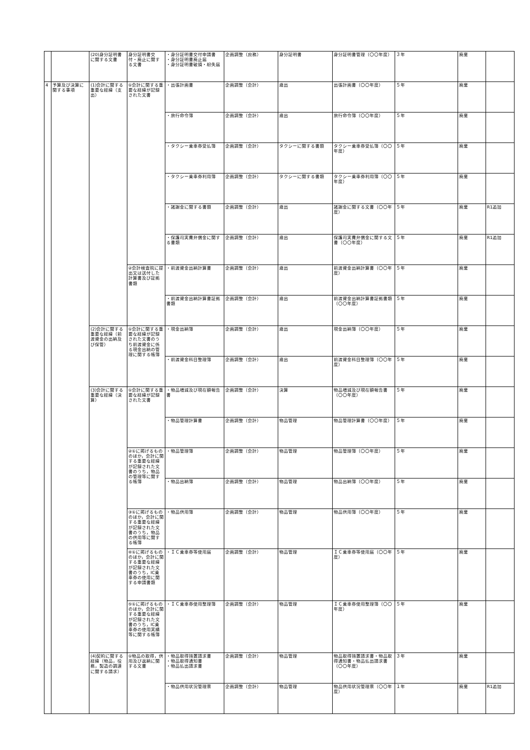| | | (20)身分証明書に関する文書 | 身分証明書交付・廃止に関する文書 | ・身分証明書交付申請書 ・身分証明書廃止届 ・身分証明書破損・紛失届 | 企画調整（庶務） | 身分証明書 | 身分証明書管理（〇〇年度） | ３年 | 廃棄 | |
| 4 | 予算及び決算に関する事項 | (1)会計に関する重要な経緯（支出） | ①会計に関する重要な経緯が記録された文書 | ・出張計画書 | 企画調整（会計） | 歳出 | 出張計画書（〇〇年度） | ５年 | 廃棄 | |
| | | | | ・旅行命令簿 | 企画調整（会計） | 歳出 | 旅行命令簿（〇〇年度） | ５年 | 廃棄 | |
| | | | | ・タクシー乗車券受払簿 | 企画調整（会計） | タクシーに関する書類 | タクシー乗車券受払簿（〇〇年度） | ５年 | 廃棄 | |
| | | | | ・タクシー乗車券利用簿 | 企画調整（会計） | タクシーに関する書類 | タクシー乗車券利用簿（〇〇年度） | ５年 | 廃棄 | |
| | | | | ・諸謝金に関する書類 | 企画調整（会計） | 歳出 | 諸謝金に関する文書（〇〇年度） | ５年 | 廃棄 | R1追加 |
| | | | | ・保護司実費弁償金に関する書類 | 企画調整（会計） | 歳出 | 保護司実費弁償金に関する文書（〇〇年度） | ５年 | 廃棄 | R1追加 |
| | | | ②会計検査院に提出又は送付した計算書及び証拠書類 | ・前渡資金出納計算書 | 企画調整（会計） | 歳出 | 前渡資金出納計算書（〇〇年度） | ５年 | 廃棄 | |
| | | | | ・前渡資金出納計算書証拠書類 | 企画調整（会計） | 歳出 | 前渡資金出納計算書証拠書類（〇〇年度） | ５年 | 廃棄 | |
| | | (2)会計に関する重要な経緯（前渡資金の出納及び保管） | ①会計に関する重要な経緯が記録された文書のうち前渡資金に係る現金出納の管理に関する帳簿 | ・現金出納簿 | 企画調整（会計） | 歳出 | 現金出納簿（〇〇年度） | ５年 | 廃棄 | |
| | | | | ・前渡資金科目整理簿 | 企画調整（会計） | 歳出 | 前渡資金科目整理簿（〇〇年度） | ５年 | 廃棄 | |
| | | (3)会計に関する重要な経緯（決算） | ①会計に関する重要な経緯が記録された文書 | ・物品増減及び現在額報告書 | 企画調整（会計） | 決算 | 物品増減及び現在額報告書（〇〇年度） | ５年 | 廃棄 | |
| | | | | ・物品管理計算書 | 企画調整（会計） | 物品管理 | 物品管理計算書（〇〇年度） | ５年 | 廃棄 | |
| | | | ②①に掲げるもののほか，会計に関する重要な経緯が記録された文書のうち，物品の管理等に関する帳簿 | ・物品管理簿 | 企画調整（会計） | 物品管理 | 物品管理簿（〇〇年度） | ５年 | 廃棄 | |
| | | | | ・物品出納簿 | 企画調整（会計） | 物品管理 | 物品出納簿（〇〇年度） | ５年 | 廃棄 | |
| | | | ③①に掲げるもののほか，会計に関する重要な経緯が記録された文書のうち，物品の供用等に関する帳簿 | ・物品供用簿 | 企画調整（会計） | 物品管理 | 物品供用簿（〇〇年度） | ５年 | 廃棄 | |
| | | | ④①に掲げるもののほか，会計に関する重要な経緯が記録された文書のうち，IC乗車券の使用に関する申請書類 | ・ＩＣ乗車券等使用届 | 企画調整（会計） | 物品管理 | ＩＣ乗車券等使用届（〇〇年度） | ５年 | 廃棄 | |
| | | | ⑤①に掲げるもののほか，会計に関する重要な経緯が記録された文書のうち，IC乗車券の使用実績等に関する帳簿 | ・ＩＣ乗車券使用整理簿 | 企画調整（会計） | 物品管理 | ＩＣ乗車券使用整理簿（〇〇年度） | ５年 | 廃棄 | |
| | | (4)契約に関する経緯（物品，役務，製造の調達に関する請求） | ①物品の取得，供用及び返納に関する文書 | ・物品取得措置請求書 ・物品取得通知書 ・物品払出請求書 | 企画調整（会計） | 物品管理 | 物品取得措置請求書・物品取得通知書・物品払出請求書（〇〇年度） | ３年 | 廃棄 | |
| | | | | ・物品供用状況管理票 | 企画調整（会計） | 物品管理 | 物品供用状況管理票（〇〇年度） | １年 | 廃棄 | R1追加 |